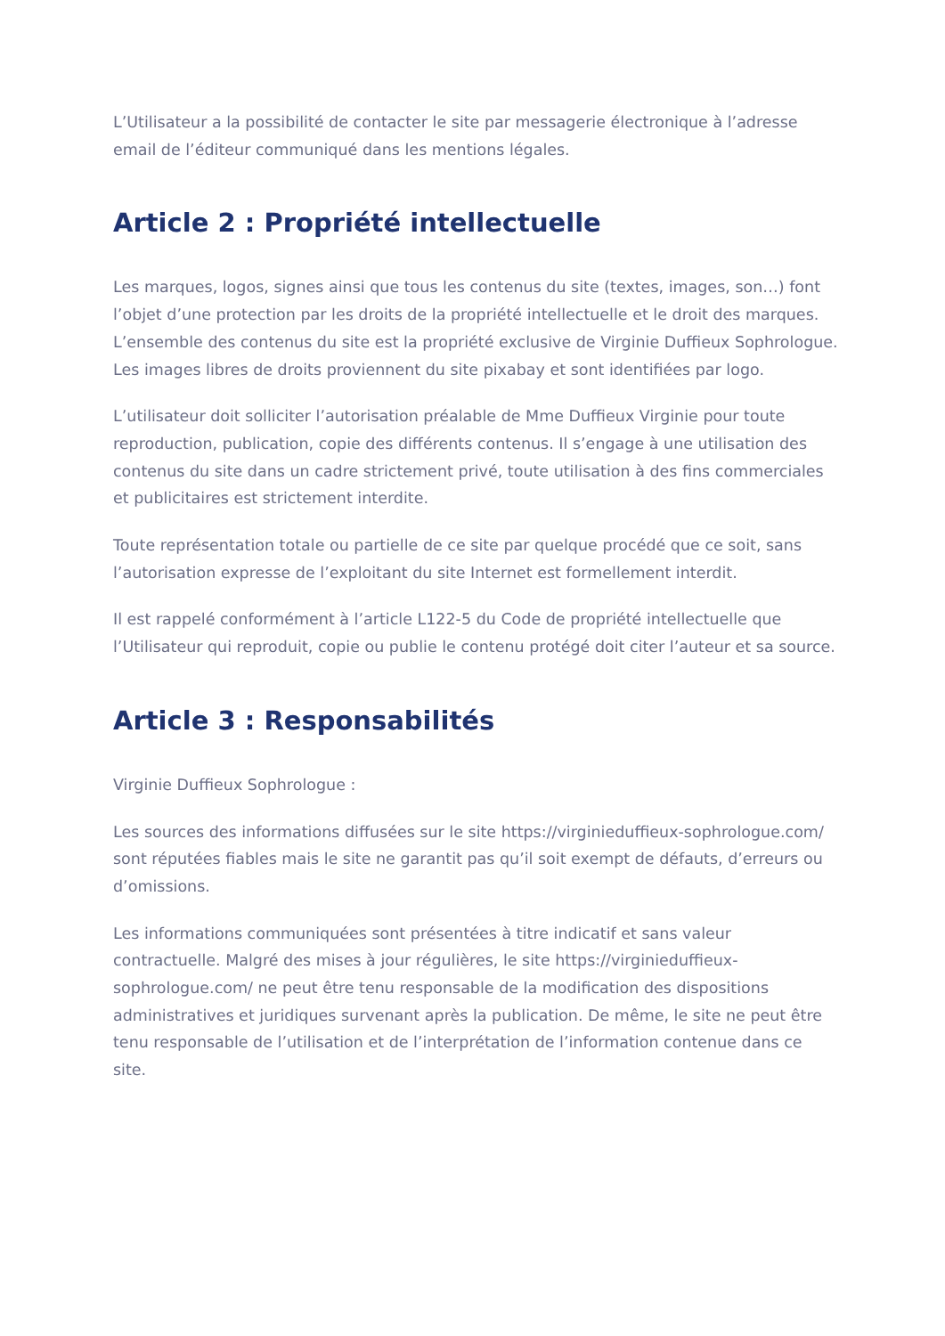L’Utilisateur a la possibilité de contacter le site par messagerie électronique à l’adresse email de l’éditeur communiqué dans les mentions légales.
Article 2 : Propriété intellectuelle
Les marques, logos, signes ainsi que tous les contenus du site (textes, images, son…) font l’objet d’une protection par les droits de la propriété intellectuelle et le droit des marques. L’ensemble des contenus du site est la propriété exclusive de Virginie Duffieux Sophrologue.
Les images libres de droits proviennent du site pixabay et sont identifiées par logo.
L’utilisateur doit solliciter l’autorisation préalable de Mme Duffieux Virginie pour toute reproduction, publication, copie des différents contenus. Il s’engage à une utilisation des contenus du site dans un cadre strictement privé, toute utilisation à des fins commerciales et publicitaires est strictement interdite.
Toute représentation totale ou partielle de ce site par quelque procédé que ce soit, sans l’autorisation expresse de l’exploitant du site Internet est formellement interdit.
Il est rappelé conformément à l’article L122-5 du Code de propriété intellectuelle que l’Utilisateur qui reproduit, copie ou publie le contenu protégé doit citer l’auteur et sa source.
Article 3 : Responsabilités
Virginie Duffieux Sophrologue :
Les sources des informations diffusées sur le site https://virginieduffieux-sophrologue.com/ sont réputées fiables mais le site ne garantit pas qu’il soit exempt de défauts, d’erreurs ou d’omissions.
Les informations communiquées sont présentées à titre indicatif et sans valeur contractuelle. Malgré des mises à jour régulières, le site https://virginieduffieux-sophrologue.com/ ne peut être tenu responsable de la modification des dispositions administratives et juridiques survenant après la publication. De même, le site ne peut être tenu responsable de l’utilisation et de l’interprétation de l’information contenue dans ce site.